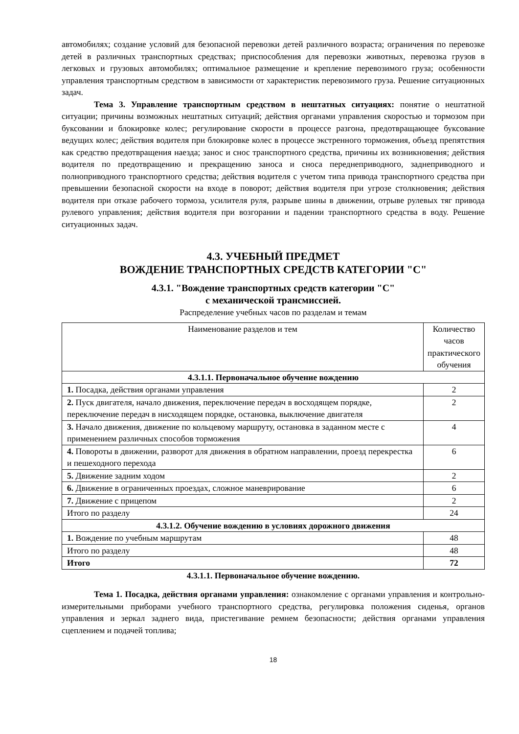автомобилях; создание условий для безопасной перевозки детей различного возраста; ограничения по перевозке детей в различных транспортных средствах; приспособления для перевозки животных, перевозка грузов в легковых и грузовых автомобилях; оптимальное размещение и крепление перевозимого груза; особенности управления транспортным средством в зависимости от характеристик перевозимого груза. Решение ситуационных задач.
Тема 3. Управление транспортным средством в нештатных ситуациях: понятие о нештатной ситуации; причины возможных нештатных ситуаций; действия органами управления скоростью и тормозом при буксовании и блокировке колес; регулирование скорости в процессе разгона, предотвращающее буксование ведущих колес; действия водителя при блокировке колес в процессе экстренного торможения, объезд препятствия как средство предотвращения наезда; занос и снос транспортного средства, причины их возникновения; действия водителя по предотвращению и прекращению заноса и сноса переднеприводного, заднеприводного и полноприводного транспортного средства; действия водителя с учетом типа привода транспортного средства при превышении безопасной скорости на входе в поворот; действия водителя при угрозе столкновения; действия водителя при отказе рабочего тормоза, усилителя руля, разрыве шины в движении, отрыве рулевых тяг привода рулевого управления; действия водителя при возгорании и падении транспортного средства в воду. Решение ситуационных задач.
4.3. УЧЕБНЫЙ ПРЕДМЕТ
ВОЖДЕНИЕ ТРАНСПОРТНЫХ СРЕДСТВ КАТЕГОРИИ "С"
4.3.1. "Вождение транспортных средств категории "С"
с механической трансмиссией.
Распределение учебных часов по разделам и темам
| Наименование разделов и тем | Количество часов практического обучения |
| 4.3.1.1. Первоначальное обучение вождению | |
| 1. Посадка, действия органами управления | 2 |
| 2. Пуск двигателя, начало движения, переключение передач в восходящем порядке, переключение передач в нисходящем порядке, остановка, выключение двигателя | 2 |
| 3. Начало движения, движение по кольцевому маршруту, остановка в заданном месте с применением различных способов торможения | 4 |
| 4. Повороты в движении, разворот для движения в обратном направлении, проезд перекрестка и пешеходного перехода | 6 |
| 5. Движение задним ходом | 2 |
| 6. Движение в ограниченных проездах, сложное маневрирование | 6 |
| 7. Движение с прицепом | 2 |
| Итого по разделу | 24 |
| 4.3.1.2. Обучение вождению в условиях дорожного движения | |
| 1. Вождение по учебным маршрутам | 48 |
| Итого по разделу | 48 |
| Итого | 72 |
4.3.1.1. Первоначальное обучение вождению.
Тема 1. Посадка, действия органами управления: ознакомление с органами управления и контрольно-измерительными приборами учебного транспортного средства, регулировка положения сиденья, органов управления и зеркал заднего вида, пристегивание ремнем безопасности; действия органами управления сцеплением и подачей топлива;
18